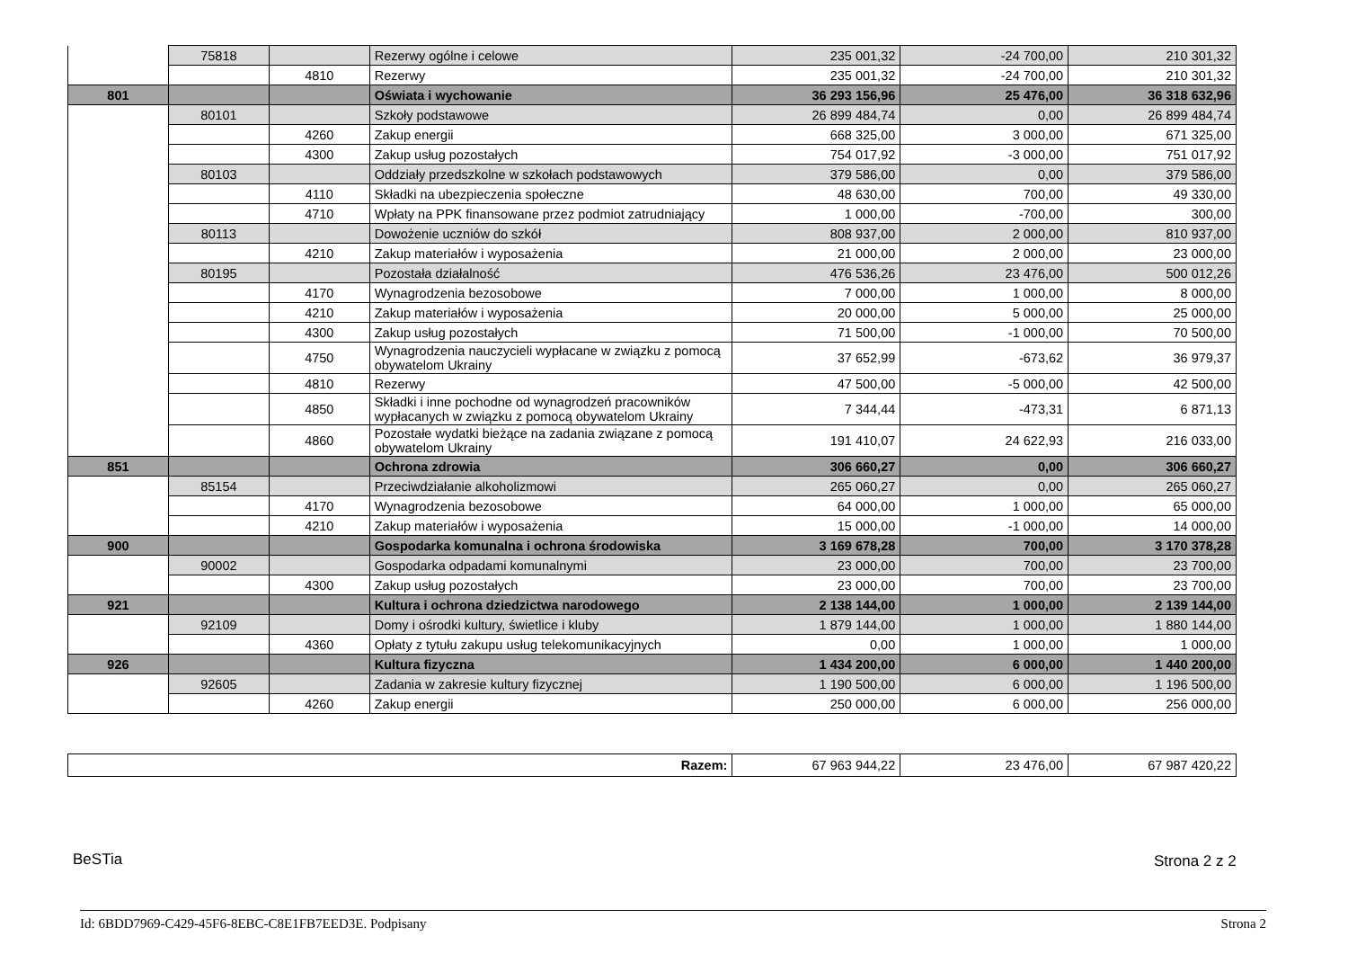| | 75818 | | Rezerwy ogólne i celowe | 235 001,32 | -24 700,00 | 210 301,32 |
| | | 4810 | Rezerwy | 235 001,32 | -24 700,00 | 210 301,32 |
| 801 | | | Oświata i wychowanie | 36 293 156,96 | 25 476,00 | 36 318 632,96 |
| | 80101 | | Szkoły podstawowe | 26 899 484,74 | 0,00 | 26 899 484,74 |
| | | 4260 | Zakup energii | 668 325,00 | 3 000,00 | 671 325,00 |
| | | 4300 | Zakup usług pozostałych | 754 017,92 | -3 000,00 | 751 017,92 |
| | 80103 | | Oddziały przedszkolne w szkołach podstawowych | 379 586,00 | 0,00 | 379 586,00 |
| | | 4110 | Składki na ubezpieczenia społeczne | 48 630,00 | 700,00 | 49 330,00 |
| | | 4710 | Wpłaty na PPK finansowane przez podmiot zatrudniający | 1 000,00 | -700,00 | 300,00 |
| | 80113 | | Dowożenie uczniów do szkół | 808 937,00 | 2 000,00 | 810 937,00 |
| | | 4210 | Zakup materiałów i wyposażenia | 21 000,00 | 2 000,00 | 23 000,00 |
| | 80195 | | Pozostała działalność | 476 536,26 | 23 476,00 | 500 012,26 |
| | | 4170 | Wynagrodzenia bezosobowe | 7 000,00 | 1 000,00 | 8 000,00 |
| | | 4210 | Zakup materiałów i wyposażenia | 20 000,00 | 5 000,00 | 25 000,00 |
| | | 4300 | Zakup usług pozostałych | 71 500,00 | -1 000,00 | 70 500,00 |
| | | 4750 | Wynagrodzenia nauczycieli wypłacane w związku z pomocą obywatelom Ukrainy | 37 652,99 | -673,62 | 36 979,37 |
| | | 4810 | Rezerwy | 47 500,00 | -5 000,00 | 42 500,00 |
| | | 4850 | Składki i inne pochodne od wynagrodzeń pracowników wypłacanych w związku z pomocą obywatelom Ukrainy | 7 344,44 | -473,31 | 6 871,13 |
| | | 4860 | Pozostałe wydatki bieżące na zadania związane z pomocą obywatelom Ukrainy | 191 410,07 | 24 622,93 | 216 033,00 |
| 851 | | | Ochrona zdrowia | 306 660,27 | 0,00 | 306 660,27 |
| | 85154 | | Przeciwdziałanie alkoholizmowi | 265 060,27 | 0,00 | 265 060,27 |
| | | 4170 | Wynagrodzenia bezosobowe | 64 000,00 | 1 000,00 | 65 000,00 |
| | | 4210 | Zakup materiałów i wyposażenia | 15 000,00 | -1 000,00 | 14 000,00 |
| 900 | | | Gospodarka komunalna i ochrona środowiska | 3 169 678,28 | 700,00 | 3 170 378,28 |
| | 90002 | | Gospodarka odpadami komunalnymi | 23 000,00 | 700,00 | 23 700,00 |
| | | 4300 | Zakup usług pozostałych | 23 000,00 | 700,00 | 23 700,00 |
| 921 | | | Kultura i ochrona dziedzictwa narodowego | 2 138 144,00 | 1 000,00 | 2 139 144,00 |
| | 92109 | | Domy i ośrodki kultury, świetlice i kluby | 1 879 144,00 | 1 000,00 | 1 880 144,00 |
| | | 4360 | Opłaty z tytułu zakupu usług telekomunikacyjnych | 0,00 | 1 000,00 | 1 000,00 |
| 926 | | | Kultura fizyczna | 1 434 200,00 | 6 000,00 | 1 440 200,00 |
| | 92605 | | Zadania w zakresie kultury fizycznej | 1 190 500,00 | 6 000,00 | 1 196 500,00 |
| | | 4260 | Zakup energii | 250 000,00 | 6 000,00 | 256 000,00 |
| Razem: | 67 963 944,22 | 23 476,00 | 67 987 420,22 |
BeSTia Strona 2 z 2
Id: 6BDD7969-C429-45F6-8EBC-C8E1FB7EED3E. Podpisany Strona 2